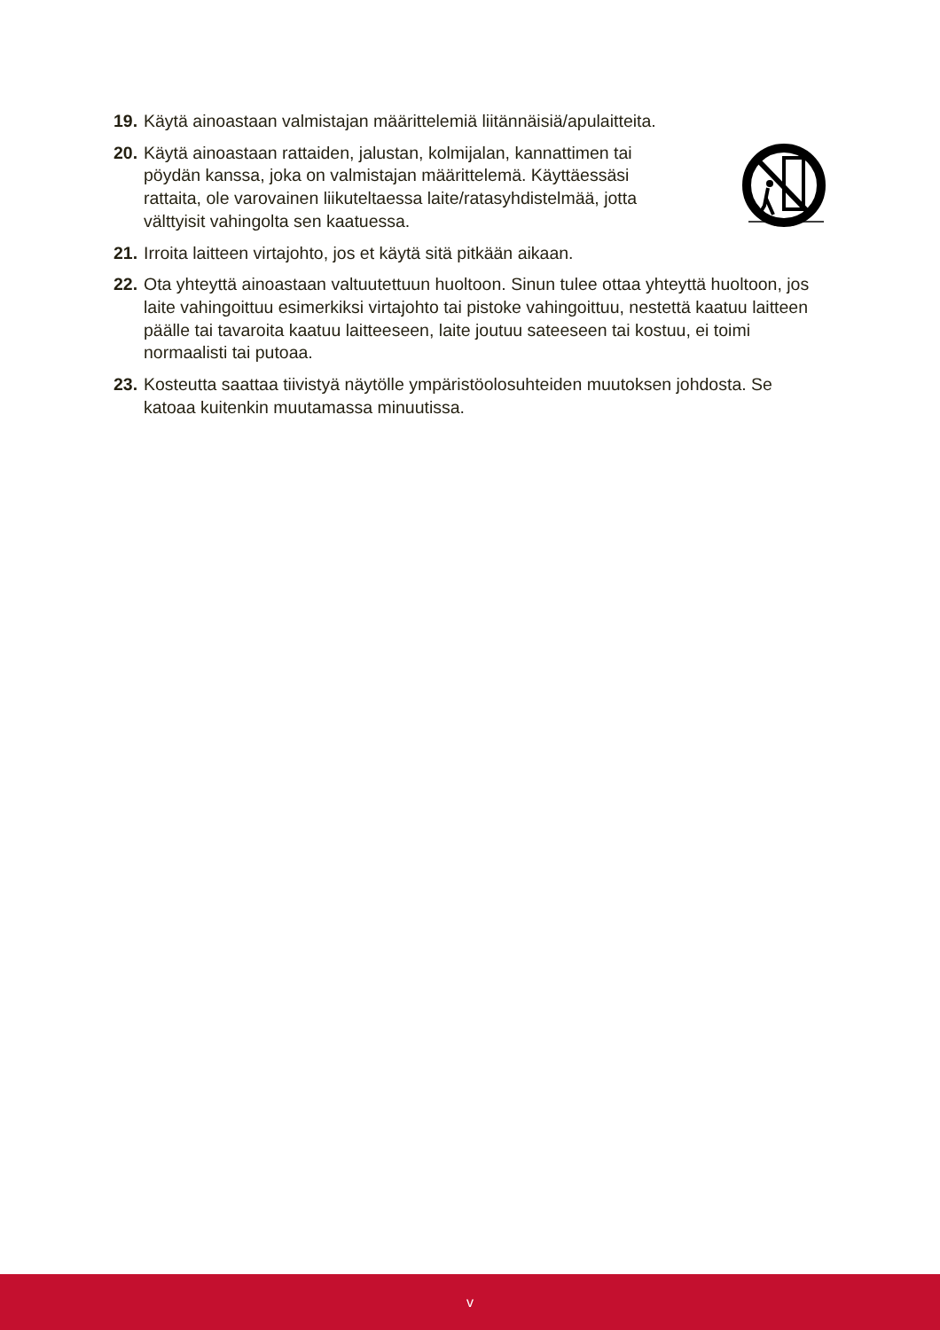19. Käytä ainoastaan valmistajan määrittelemiä liitännäisiä/apulaitteita.
20. Käytä ainoastaan rattaiden, jalustan, kolmijalan, kannattimen tai pöydän kanssa, joka on valmistajan määrittelemä. Käyttäessäsi rattaita, ole varovainen liikuteltaessa laite/ratasyhdistelmää, jotta välttyisit vahingolta sen kaatuessa.
21. Irroita laitteen virtajohto, jos et käytä sitä pitkään aikaan.
22. Ota yhteyttä ainoastaan valtuutettuun huoltoon. Sinun tulee ottaa yhteyttä huoltoon, jos laite vahingoittuu esimerkiksi virtajohto tai pistoke vahingoittuu, nestettä kaatuu laitteen päälle tai tavaroita kaatuu laitteeseen, laite joutuu sateeseen tai kostuu, ei toimi normaalisti tai putoaa.
23. Kosteutta saattaa tiivistyä näytölle ympäristöolosuhteiden muutoksen johdosta. Se katoaa kuitenkin muutamassa minuutissa.
v